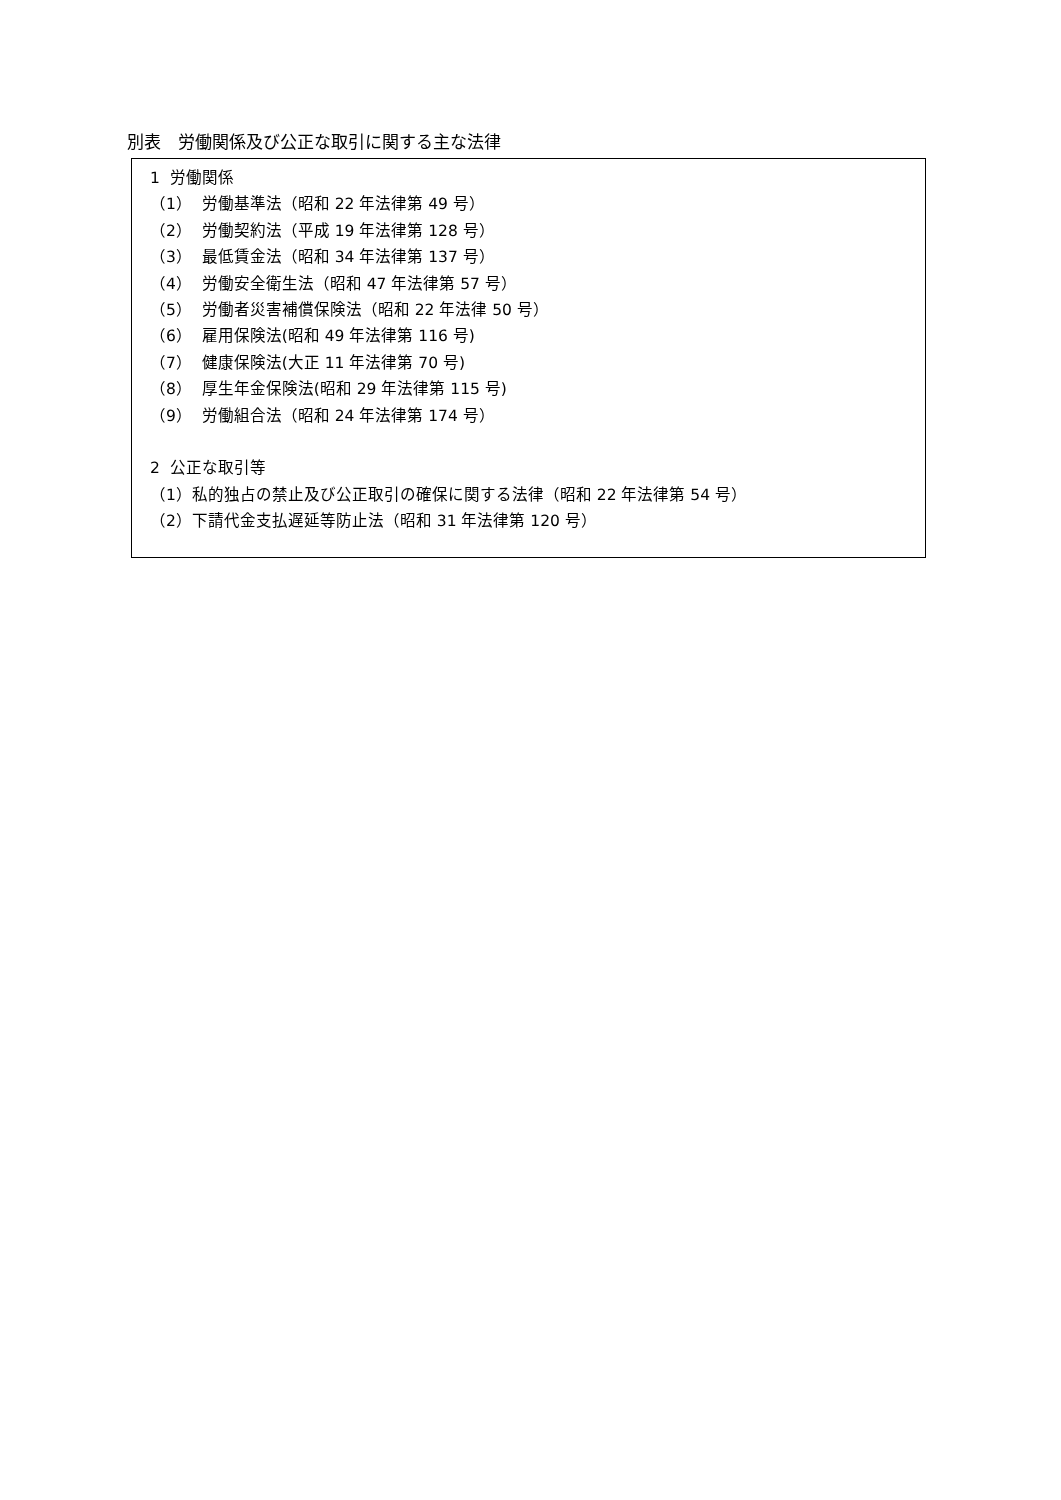別表　労働関係及び公正な取引に関する主な法律
1 労働関係
（1） 労働基準法（昭和 22 年法律第 49 号）
（2） 労働契約法（平成 19 年法律第 128 号）
（3） 最低賃金法（昭和 34 年法律第 137 号）
（4） 労働安全衛生法（昭和 47 年法律第 57 号）
（5） 労働者災害補償保険法（昭和 22 年法律 50 号）
（6） 雇用保険法(昭和 49 年法律第 116 号)
（7） 健康保険法(大正 11 年法律第 70 号)
（8） 厚生年金保険法(昭和 29 年法律第 115 号)
（9） 労働組合法（昭和 24 年法律第 174 号）
2 公正な取引等
（1）私的独占の禁止及び公正取引の確保に関する法律（昭和 22 年法律第 54 号）
（2）下請代金支払遅延等防止法（昭和 31 年法律第 120 号）